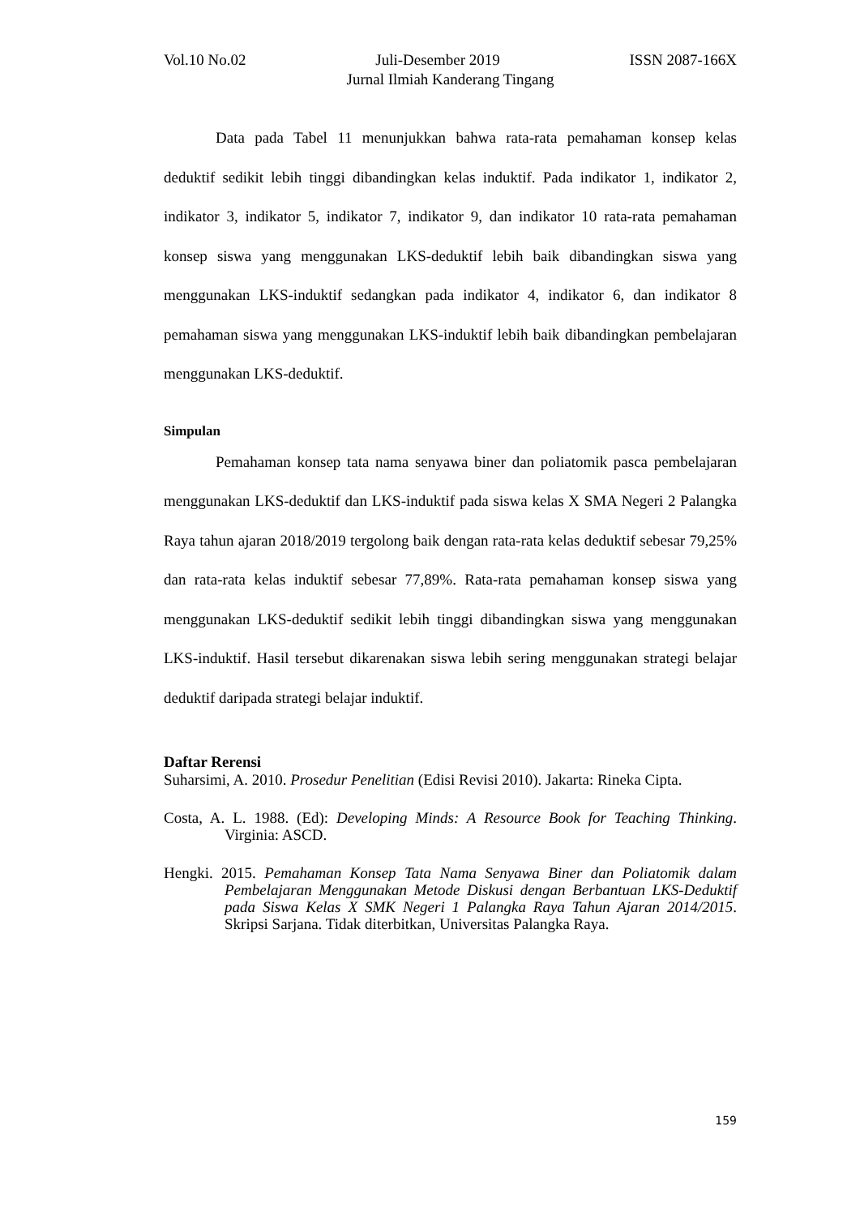Vol.10 No.02 Juli-Desember 2019 ISSN 2087-166X
Jurnal Ilmiah Kanderang Tingang
Data pada Tabel 11 menunjukkan bahwa rata-rata pemahaman konsep kelas deduktif sedikit lebih tinggi dibandingkan kelas induktif. Pada indikator 1, indikator 2, indikator 3, indikator 5, indikator 7, indikator 9, dan indikator 10 rata-rata pemahaman konsep siswa yang menggunakan LKS-deduktif lebih baik dibandingkan siswa yang menggunakan LKS-induktif sedangkan pada indikator 4, indikator 6, dan indikator 8 pemahaman siswa yang menggunakan LKS-induktif lebih baik dibandingkan pembelajaran menggunakan LKS-deduktif.
Simpulan
Pemahaman konsep tata nama senyawa biner dan poliatomik pasca pembelajaran menggunakan LKS-deduktif dan LKS-induktif pada siswa kelas X SMA Negeri 2 Palangka Raya tahun ajaran 2018/2019 tergolong baik dengan rata-rata kelas deduktif sebesar 79,25% dan rata-rata kelas induktif sebesar 77,89%. Rata-rata pemahaman konsep siswa yang menggunakan LKS-deduktif sedikit lebih tinggi dibandingkan siswa yang menggunakan LKS-induktif. Hasil tersebut dikarenakan siswa lebih sering menggunakan strategi belajar deduktif daripada strategi belajar induktif.
Daftar Rerensi
Suharsimi, A. 2010. Prosedur Penelitian (Edisi Revisi 2010). Jakarta: Rineka Cipta.
Costa, A. L. 1988. (Ed): Developing Minds: A Resource Book for Teaching Thinking. Virginia: ASCD.
Hengki. 2015. Pemahaman Konsep Tata Nama Senyawa Biner dan Poliatomik dalam Pembelajaran Menggunakan Metode Diskusi dengan Berbantuan LKS-Deduktif pada Siswa Kelas X SMK Negeri 1 Palangka Raya Tahun Ajaran 2014/2015. Skripsi Sarjana. Tidak diterbitkan, Universitas Palangka Raya.
159